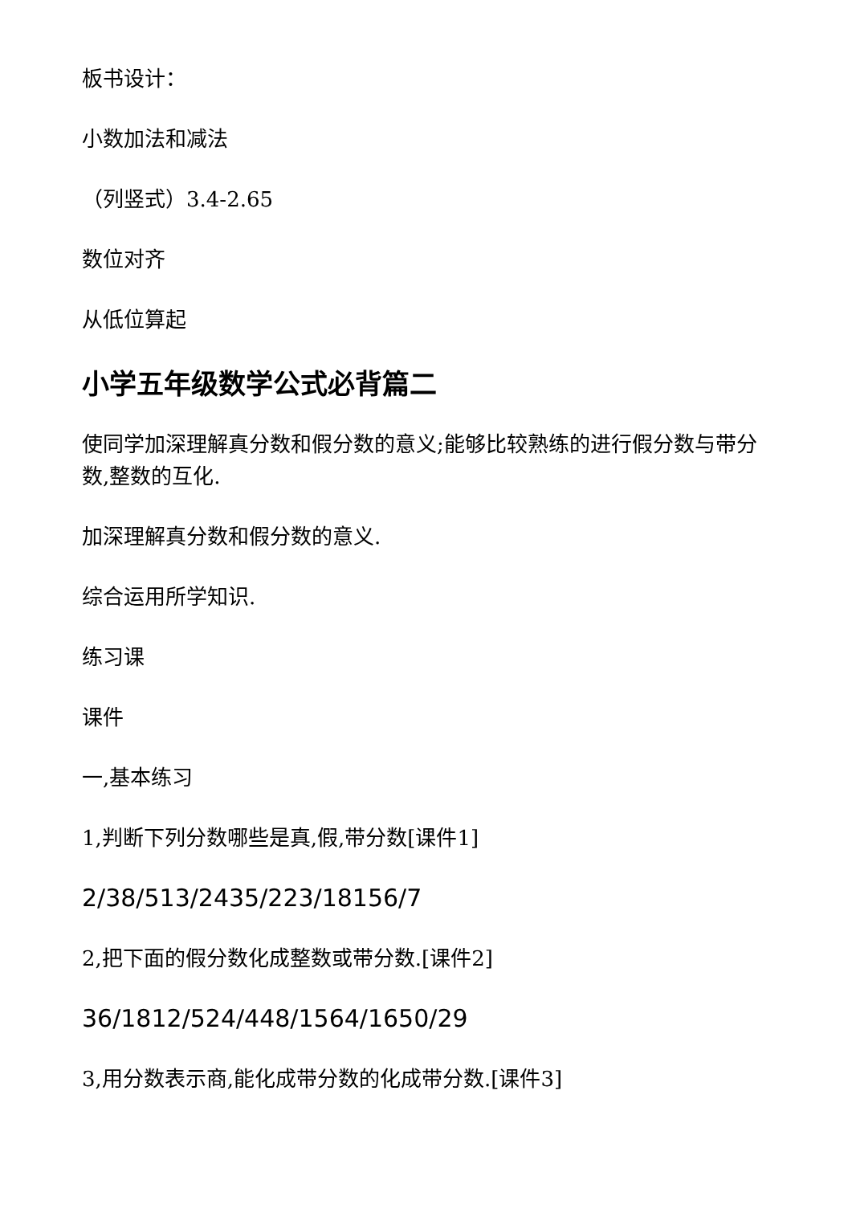板书设计：
小数加法和减法
（列竖式）3.4-2.65
数位对齐
从低位算起
小学五年级数学公式必背篇二
使同学加深理解真分数和假分数的意义;能够比较熟练的进行假分数与带分数,整数的互化.
加深理解真分数和假分数的意义.
综合运用所学知识.
练习课
课件
一,基本练习
1,判断下列分数哪些是真,假,带分数[课件1]
2/38/513/2435/223/18156/7
2,把下面的假分数化成整数或带分数.[课件2]
36/1812/524/448/1564/1650/29
3,用分数表示商,能化成带分数的化成带分数.[课件3]